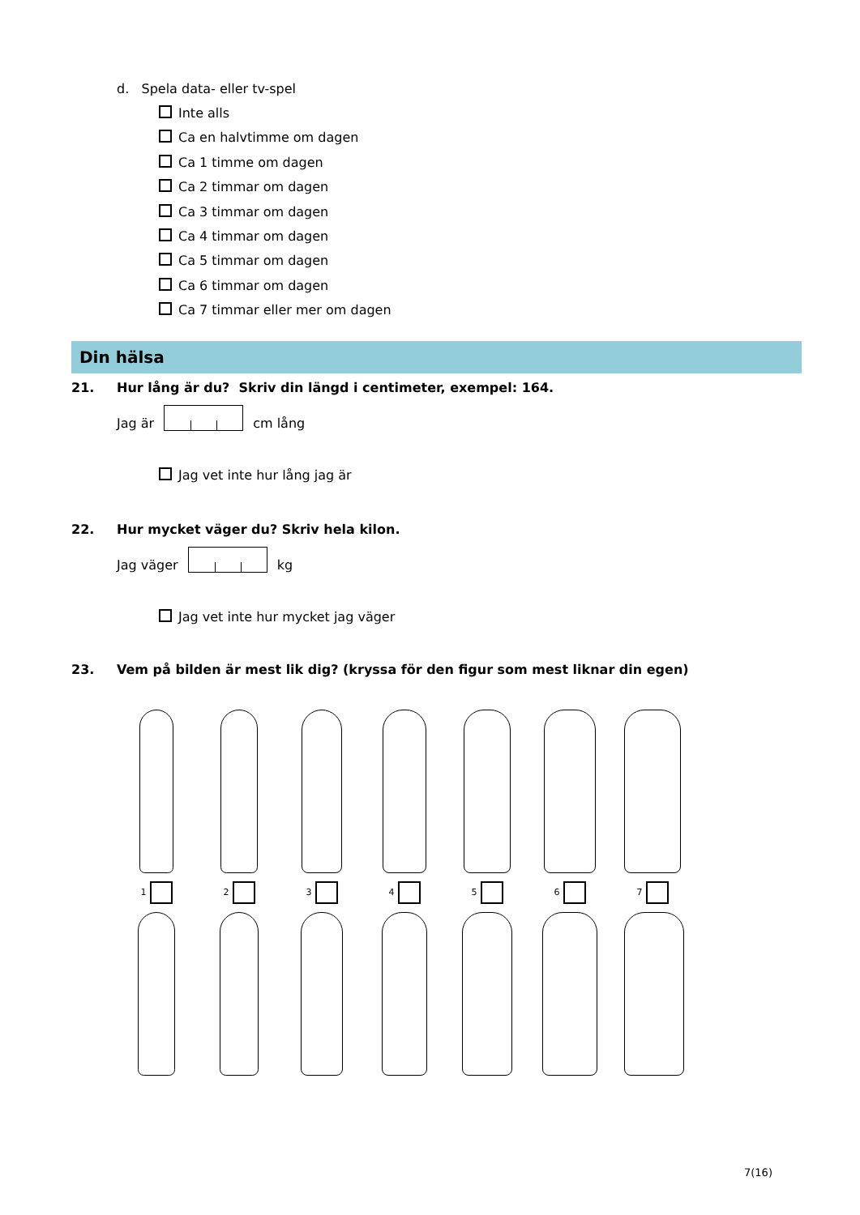d. Spela data- eller tv-spel
Inte alls
Ca en halvtimme om dagen
Ca 1 timme om dagen
Ca 2 timmar om dagen
Ca 3 timmar om dagen
Ca 4 timmar om dagen
Ca 5 timmar om dagen
Ca 6 timmar om dagen
Ca 7 timmar eller mer om dagen
Din hälsa
21. Hur lång är du? Skriv din längd i centimeter, exempel: 164.
Jag är cm lång
Jag vet inte hur lång jag är
22. Hur mycket väger du? Skriv hela kilon.
Jag väger kg
Jag vet inte hur mycket jag väger
23. Vem på bilden är mest lik dig? (kryssa för den figur som mest liknar din egen)
1 2 3 4 5 6 7
7(16)